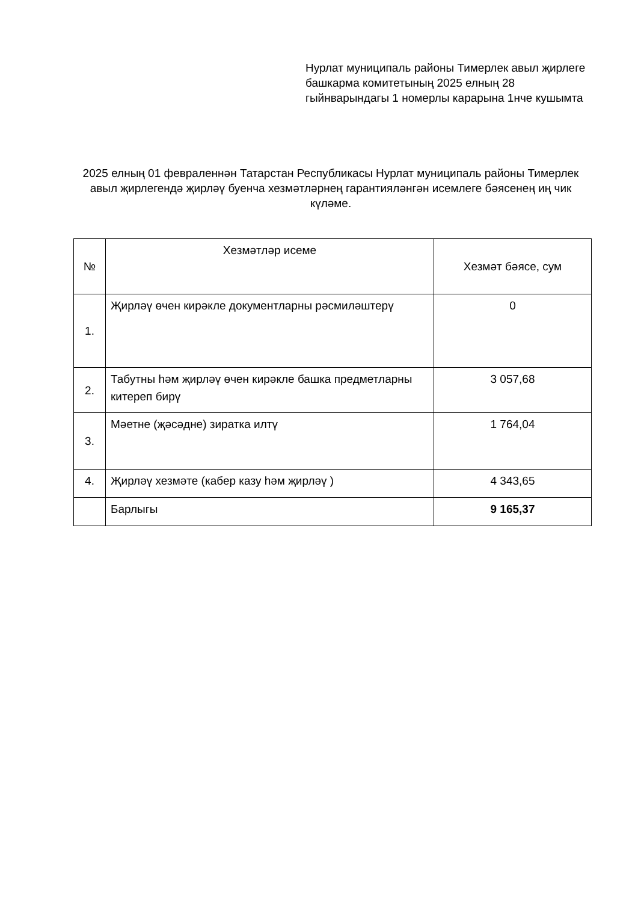Нурлат муниципаль районы Тимерлек авыл җирлеге башкарма комитетының 2025 елның 28 гыйнварындагы 1 номерлы карарына 1нче кушымта
2025 елның 01 февраленнән Татарстан Республикасы Нурлат муниципаль районы Тимерлек авыл җирлегендә җирләү буенча хезмәтләрнең гарантияләнгән исемлеге бәясенең иң чик күләме.
| № | Хезмәтләр исеме | Хезмәт бәясе, сум |
| --- | --- | --- |
| 1. | Җирләү өчен кирәкле документларны рәсмиләштерү | 0 |
| 2. | Табутны һәм җирләү өчен кирәкле башка предметларны китереп бирү | 3 057,68 |
| 3. | Мәетне (җәсәдне) зиратка илтү | 1 764,04 |
| 4. | Җирләү хезмәте (кабер казу һәм җирләү ) | 4 343,65 |
| | Барлыгы | 9 165,37 |